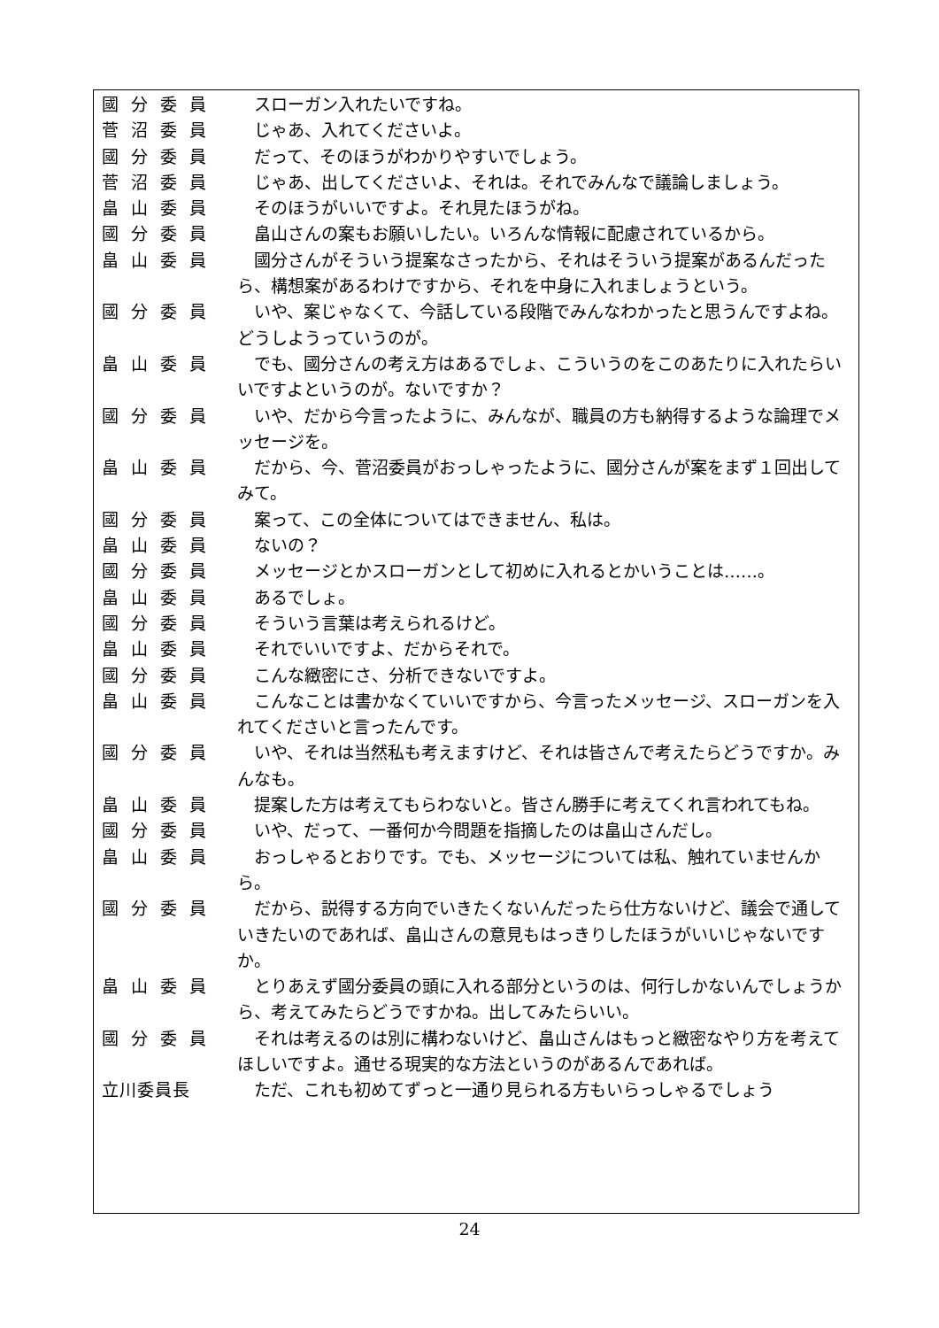國 分 委 員 スローガン入れたいですね。
菅 沼 委 員 じゃあ、入れてくださいよ。
國 分 委 員 だって、そのほうがわかりやすいでしょう。
菅 沼 委 員 じゃあ、出してくださいよ、それは。それでみんなで議論しましょう。
畠 山 委 員 そのほうがいいですよ。それ見たほうがね。
國 分 委 員 畠山さんの案もお願いしたい。いろんな情報に配慮されているから。
畠 山 委 員 國分さんがそういう提案なさったから、それはそういう提案があるんだったら、構想案があるわけですから、それを中身に入れましょうという。
國 分 委 員 いや、案じゃなくて、今話している段階でみんなわかったと思うんですよね。どうしようっていうのが。
畠 山 委 員 でも、國分さんの考え方はあるでしょ、こういうのをこのあたりに入れたらいいですよというのが。ないですか？
國 分 委 員 いや、だから今言ったように、みんなが、職員の方も納得するような論理でメッセージを。
畠 山 委 員 だから、今、菅沼委員がおっしゃったように、國分さんが案をまず１回出してみて。
國 分 委 員 案って、この全体についてはできません、私は。
畠 山 委 員 ないの？
國 分 委 員 メッセージとかスローガンとして初めに入れるとかいうことは……。
畠 山 委 員 あるでしょ。
國 分 委 員 そういう言葉は考えられるけど。
畠 山 委 員 それでいいですよ、だからそれで。
國 分 委 員 こんな緻密にさ、分析できないですよ。
畠 山 委 員 こんなことは書かなくていいですから、今言ったメッセージ、スローガンを入れてくださいと言ったんです。
國 分 委 員 いや、それは当然私も考えますけど、それは皆さんで考えたらどうですか。みんなも。
畠 山 委 員 提案した方は考えてもらわないと。皆さん勝手に考えてくれ言われてもね。
國 分 委 員 いや、だって、一番何か今問題を指摘したのは畠山さんだし。
畠 山 委 員 おっしゃるとおりです。でも、メッセージについては私、触れていませんから。
國 分 委 員 だから、説得する方向でいきたくないんだったら仕方ないけど、議会で通していきたいのであれば、畠山さんの意見もはっきりしたほうがいいじゃないですか。
畠 山 委 員 とりあえず國分委員の頭に入れる部分というのは、何行しかないんでしょうから、考えてみたらどうですかね。出してみたらいい。
國 分 委 員 それは考えるのは別に構わないけど、畠山さんはもっと緻密なやり方を考えてほしいですよ。通せる現実的な方法というのがあるんであれば。
立川委員長 ただ、これも初めてずっと一通り見られる方もいらっしゃるでしょう
24